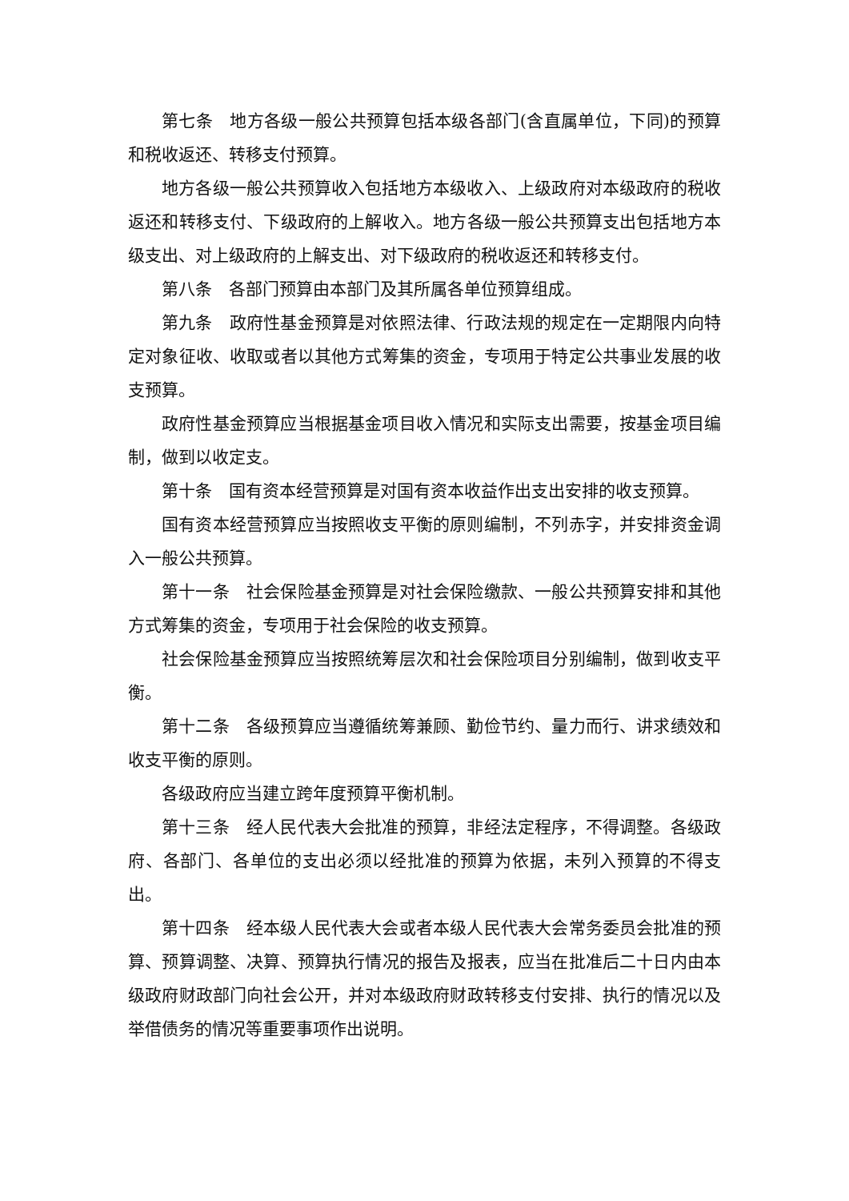第七条　地方各级一般公共预算包括本级各部门(含直属单位，下同)的预算和税收返还、转移支付预算。
地方各级一般公共预算收入包括地方本级收入、上级政府对本级政府的税收返还和转移支付、下级政府的上解收入。地方各级一般公共预算支出包括地方本级支出、对上级政府的上解支出、对下级政府的税收返还和转移支付。
第八条　各部门预算由本部门及其所属各单位预算组成。
第九条　政府性基金预算是对依照法律、行政法规的规定在一定期限内向特定对象征收、收取或者以其他方式筹集的资金，专项用于特定公共事业发展的收支预算。
政府性基金预算应当根据基金项目收入情况和实际支出需要，按基金项目编制，做到以收定支。
第十条　国有资本经营预算是对国有资本收益作出支出安排的收支预算。
国有资本经营预算应当按照收支平衡的原则编制，不列赤字，并安排资金调入一般公共预算。
第十一条　社会保险基金预算是对社会保险缴款、一般公共预算安排和其他方式筹集的资金，专项用于社会保险的收支预算。
社会保险基金预算应当按照统筹层次和社会保险项目分别编制，做到收支平衡。
第十二条　各级预算应当遵循统筹兼顾、勤俭节约、量力而行、讲求绩效和收支平衡的原则。
各级政府应当建立跨年度预算平衡机制。
第十三条　经人民代表大会批准的预算，非经法定程序，不得调整。各级政府、各部门、各单位的支出必须以经批准的预算为依据，未列入预算的不得支出。
第十四条　经本级人民代表大会或者本级人民代表大会常务委员会批准的预算、预算调整、决算、预算执行情况的报告及报表，应当在批准后二十日内由本级政府财政部门向社会公开，并对本级政府财政转移支付安排、执行的情况以及举借债务的情况等重要事项作出说明。